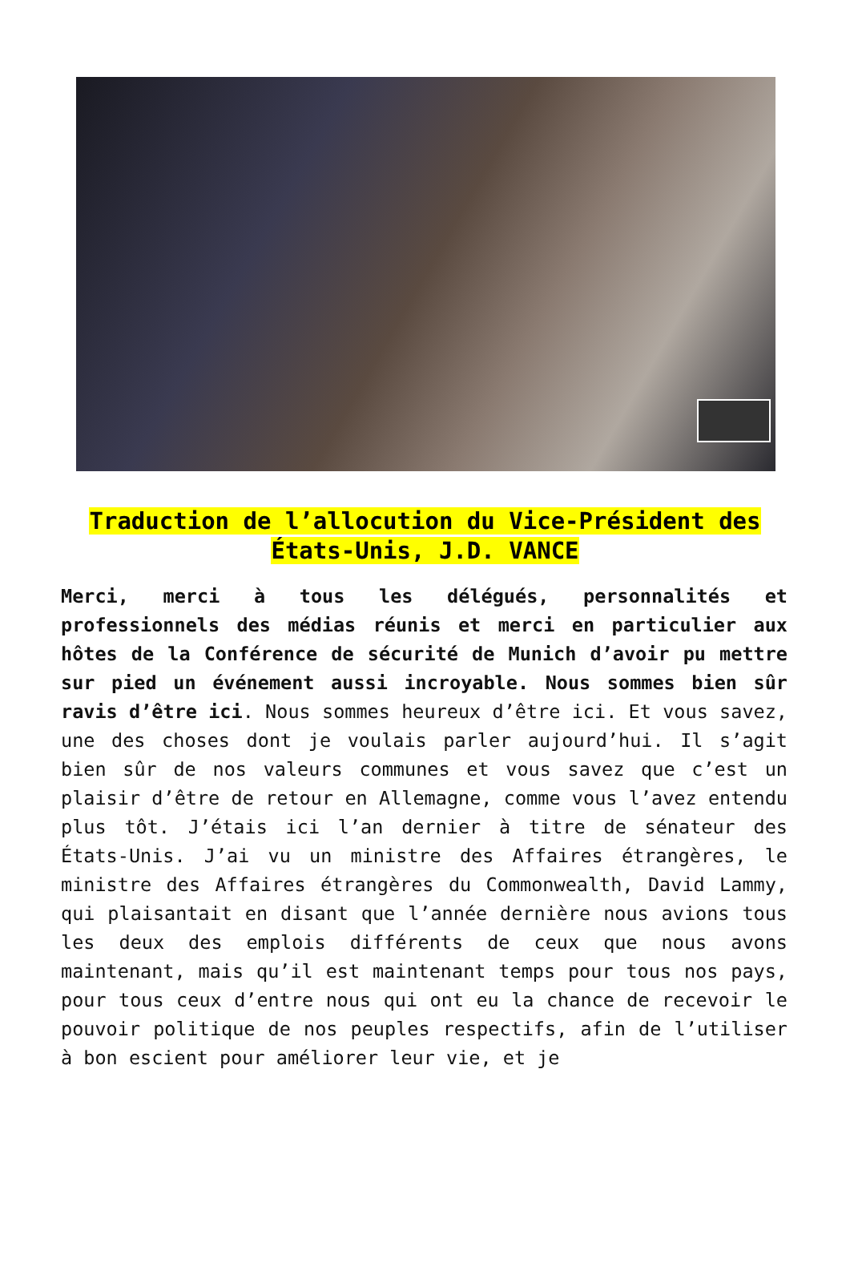Traduction de l’allocution du Vice-Président des États-Unis, J.D. VANCE
Merci, merci à tous les délégués, personnalités et professionnels des médias réunis et merci en particulier aux hôtes de la Conférence de sécurité de Munich d’avoir pu mettre sur pied un événement aussi incroyable. Nous sommes bien sûr ravis d’être ici. Nous sommes heureux d’être ici. Et vous savez, une des choses dont je voulais parler aujourd’hui. Il s’agit bien sûr de nos valeurs communes et vous savez que c’est un plaisir d’être de retour en Allemagne, comme vous l’avez entendu plus tôt. J’étais ici l’an dernier à titre de sénateur des États-Unis. J’ai vu un ministre des Affaires étrangères, le ministre des Affaires étrangères du Commonwealth, David Lammy, qui plaisantait en disant que l’année dernière nous avions tous les deux des emplois différents de ceux que nous avons maintenant, mais qu’il est maintenant temps pour tous nos pays, pour tous ceux d’entre nous qui ont eu la chance de recevoir le pouvoir politique de nos peuples respectifs, afin de l’utiliser à bon escient pour améliorer leur vie, et je